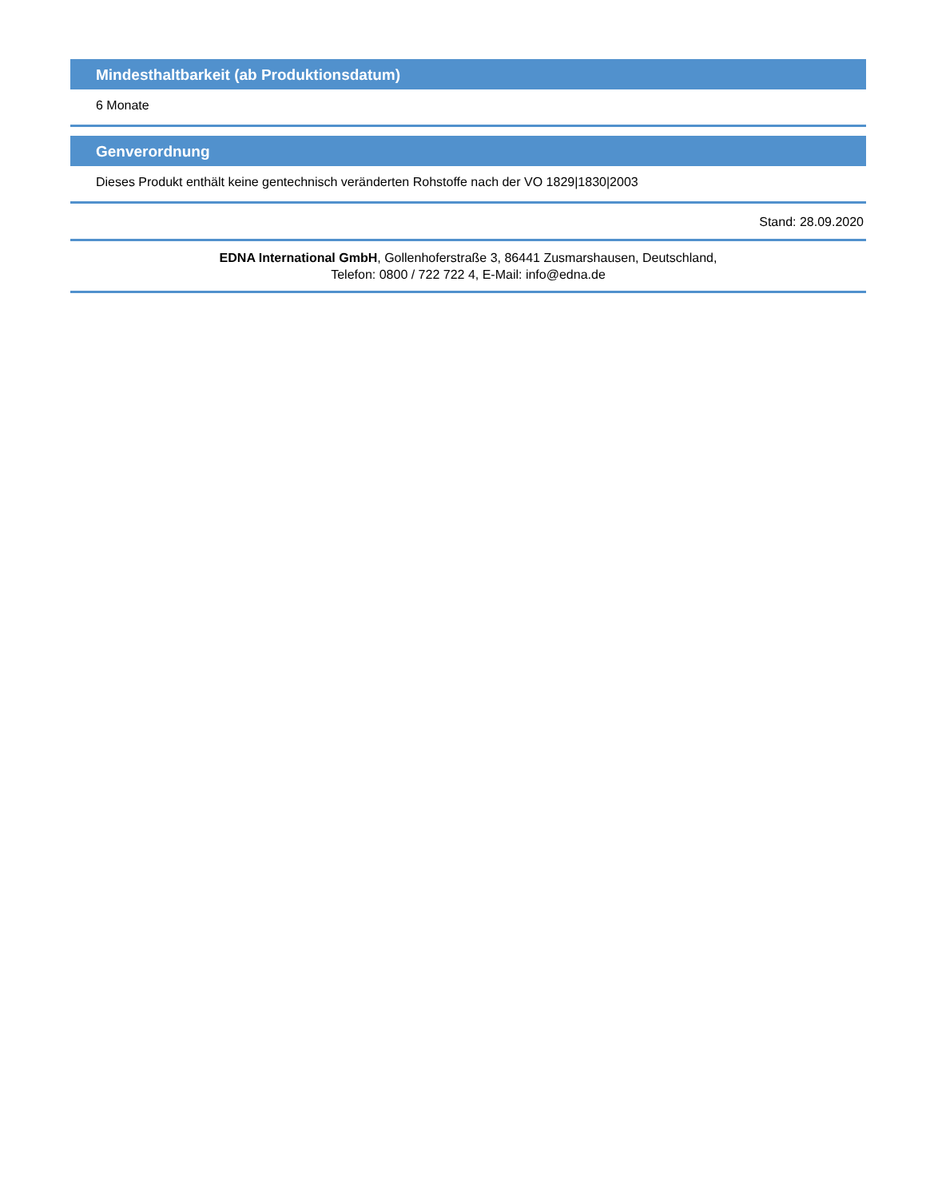Mindesthaltbarkeit (ab Produktionsdatum)
6 Monate
Genverordnung
Dieses Produkt enthält keine gentechnisch veränderten Rohstoffe nach der VO 1829|1830|2003
Stand: 28.09.2020
EDNA International GmbH, Gollenhoferstraße 3, 86441 Zusmarshausen, Deutschland,
Telefon: 0800 / 722 722 4, E-Mail: info@edna.de